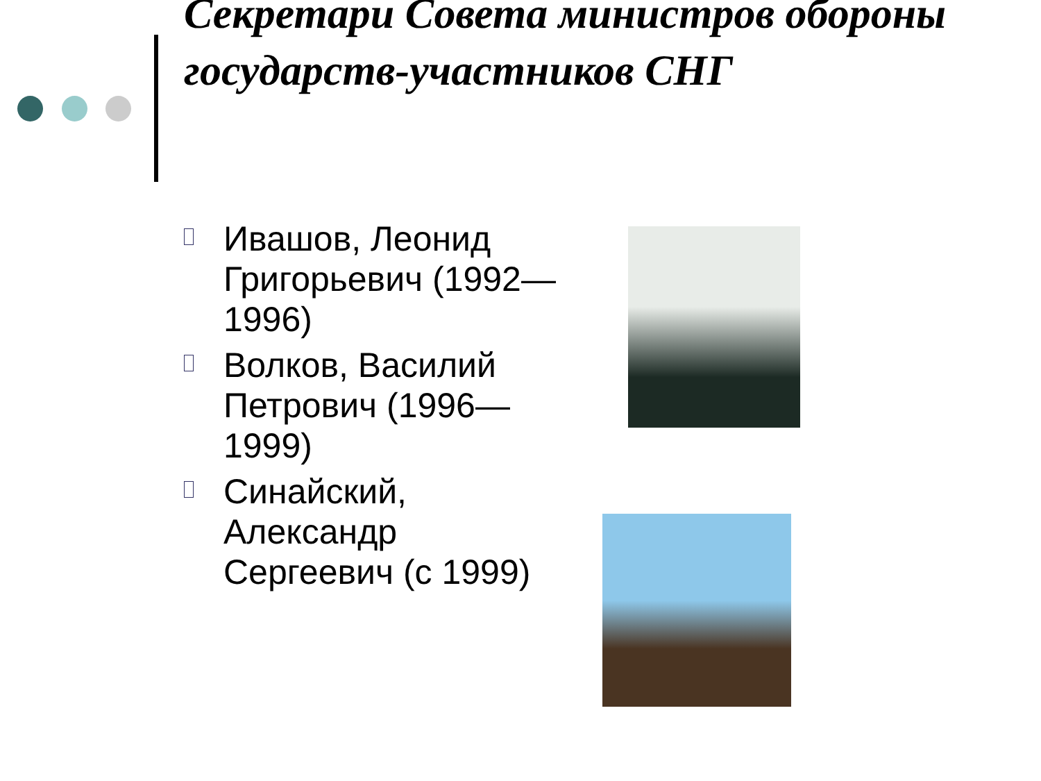Секретари Совета министров обороны государств-участников СНГ
▫
Ивашов, Леонид Григорьевич (1992—1996)
▫
Волков, Василий Петрович (1996—1999)
▫
Синайский, Александр Сергеевич (с 1999)